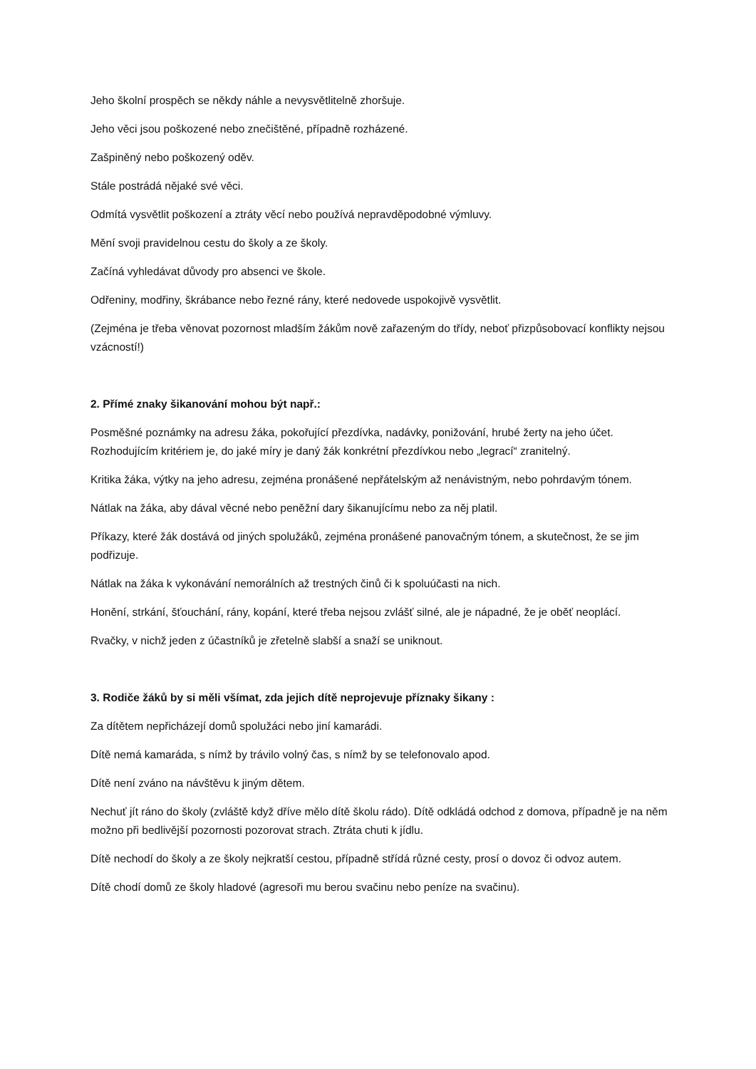Jeho školní prospěch se někdy náhle a nevysvětlitelně zhoršuje.
Jeho věci jsou poškozené nebo znečištěné, případně rozházené.
Zašpiněný nebo poškozený oděv.
Stále postrádá nějaké své věci.
Odmítá vysvětlit poškození a ztráty věcí nebo používá nepravděpodobné výmluvy.
Mění svoji pravidelnou cestu do školy a ze školy.
Začíná vyhledávat důvody pro absenci ve škole.
Odřeniny, modřiny, škrábance nebo řezné rány, které nedovede uspokojivě vysvětlit.
(Zejména je třeba věnovat pozornost mladším žákům nově zařazeným do třídy, neboť přizpůsobovací konflikty nejsou vzácností!)
2. Přímé znaky šikanování mohou být např.:
Posměšné poznámky na adresu žáka, pokořující přezdívka, nadávky, ponižování, hrubé žerty na jeho účet. Rozhodujícím kritériem je, do jaké míry je daný žák konkrétní přezdívkou nebo „legrací“ zranitelný.
Kritika žáka, výtky na jeho adresu, zejména pronášené nepřátelským až nenávistným, nebo pohrdavým tónem.
Nátlak na žáka, aby dával věcné nebo peněžní dary šikanujícímu nebo za něj platil.
Příkazy, které žák dostává od jiných spolužáků, zejména pronášené panovačným tónem, a skutečnost, že se jim podřizuje.
Nátlak na žáka k vykonávání nemorálních až trestných činů či k spoluúčasti na nich.
Honění, strkání, šťouchání, rány, kopání, které třeba nejsou zvlášť silné, ale je nápadné, že je oběť neoplácí.
Rvačky, v nichž jeden z účastníků je zřetelně slabší a snaží se uniknout.
3. Rodiče žáků by si měli všímat, zda jejich dítě neprojevuje příznaky šikany :
Za dítětem nepřicházejí domů spolužáci nebo jiní kamarádi.
Dítě nemá kamaráda, s nímž by trávilo volný čas, s nímž by se telefonovalo apod.
Dítě není zváno na návštěvu k jiným dětem.
Nechuť jít ráno do školy (zvláště když dříve mělo dítě školu rádo). Dítě odkládá odchod z domova, případně je na něm možno při bedlivější pozornosti pozorovat strach. Ztráta chuti k jídlu.
Dítě nechodí do školy a ze školy nejkratší cestou, případně střídá různé cesty, prosí o dovoz či odvoz autem.
Dítě chodí domů ze školy hladové (agresoři mu berou svačinu nebo peníze na svačinu).